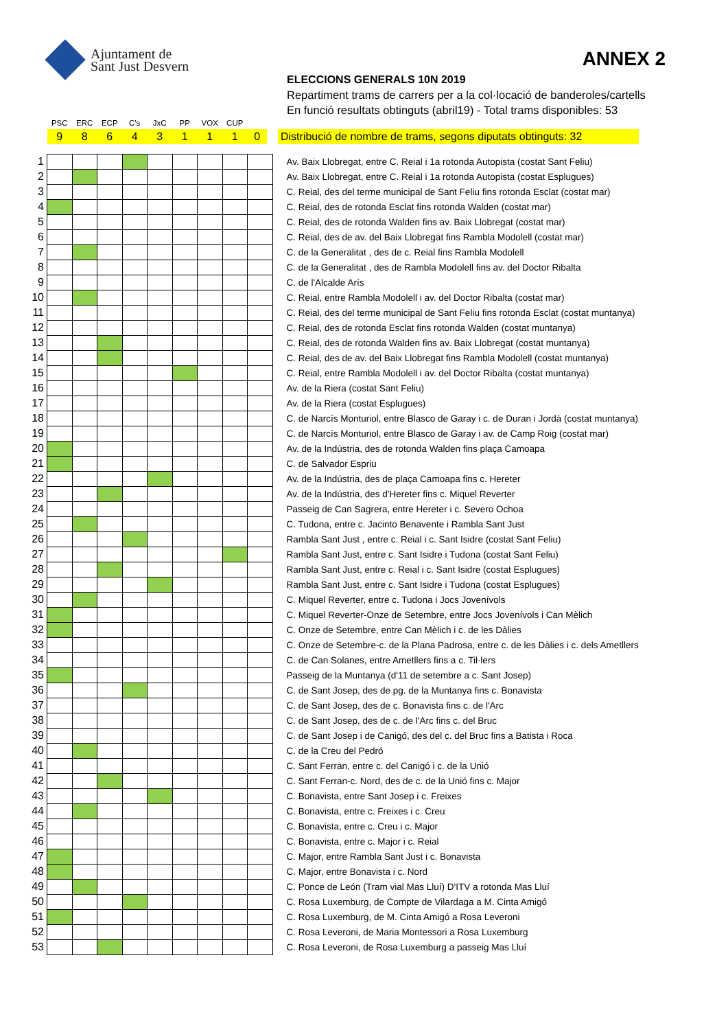Ajuntament de
Sant Just Desvern
ANNEX 2
ELECCIONS GENERALS 10N 2019
Repartiment trams de carrers per a la col·locació de banderoles/cartells
En funció resultats obtinguts (abril19) - Total trams disponibles: 53
| | PSC | ERC | ECP | C's | JxC | PP | VOX | CUP | | |
| | 9 | 8 | 6 | 4 | 3 | 1 | 1 | 1 | 0 | Distribució de nombre de trams, segons diputats obtinguts: 32 |
| 1 | | | | | | | | | | Av. Baix Llobregat, entre C. Reial i 1a rotonda Autopista (costat Sant Feliu) |
| 2 | | | | | | | | | | Av. Baix Llobregat, entre C. Reial i 1a rotonda Autopista (costat Esplugues) |
| 3 | | | | | | | | | | C. Reial, des del terme municipal de Sant Feliu fins rotonda Esclat (costat mar) |
| 4 | | | | | | | | | | C. Reial, des de rotonda Esclat fins rotonda Walden (costat mar) |
| 5 | | | | | | | | | | C. Reial, des de rotonda Walden fins av. Baix Llobregat (costat mar) |
| 6 | | | | | | | | | | C. Reial, des de av. del Baix Llobregat fins Rambla Modolell (costat mar) |
| 7 | | | | | | | | | | C. de la Generalitat , des de c. Reial fins Rambla Modolell |
| 8 | | | | | | | | | | C. de la Generalitat , des de Rambla Modolell fins av. del Doctor Ribalta |
| 9 | | | | | | | | | | C. de l'Alcalde Arís |
| 10 | | | | | | | | | | C. Reial, entre Rambla Modolell i av. del Doctor Ribalta (costat mar) |
| 11 | | | | | | | | | | C. Reial, des del terme municipal de Sant Feliu fins rotonda Esclat (costat muntanya) |
| 12 | | | | | | | | | | C. Reial, des de rotonda Esclat fins rotonda Walden (costat muntanya) |
| 13 | | | | | | | | | | C. Reial, des de rotonda Walden fins av. Baix Llobregat (costat muntanya) |
| 14 | | | | | | | | | | C. Reial, des de av. del Baix Llobregat fins Rambla Modolell (costat muntanya) |
| 15 | | | | | | | | | | C. Reial, entre Rambla Modolell i av. del Doctor Ribalta (costat muntanya) |
| 16 | | | | | | | | | | Av. de la Riera (costat Sant Feliu) |
| 17 | | | | | | | | | | Av. de la Riera (costat Esplugues) |
| 18 | | | | | | | | | | C. de Narcís Monturiol, entre Blasco de Garay i c. de Duran i Jordà (costat muntanya) |
| 19 | | | | | | | | | | C. de Narcís Monturiol, entre Blasco de Garay i av. de Camp Roig (costat mar) |
| 20 | | | | | | | | | | Av. de la Indústria, des de rotonda Walden fins plaça Camoapa |
| 21 | | | | | | | | | | C. de Salvador Espriu |
| 22 | | | | | | | | | | Av. de la Indústria, des de plaça Camoapa fins c. Hereter |
| 23 | | | | | | | | | | Av. de la Indústria, des d'Hereter fins c. Miquel Reverter |
| 24 | | | | | | | | | | Passeig de Can Sagrera, entre Hereter i c. Severo Ochoa |
| 25 | | | | | | | | | | C. Tudona, entre c. Jacinto Benavente i Rambla Sant Just |
| 26 | | | | | | | | | | Rambla Sant Just , entre c. Reial i c. Sant Isidre (costat Sant Feliu) |
| 27 | | | | | | | | | | Rambla Sant Just, entre c. Sant Isidre i Tudona (costat Sant Feliu) |
| 28 | | | | | | | | | | Rambla Sant Just, entre c. Reial i c. Sant Isidre (costat Esplugues) |
| 29 | | | | | | | | | | Rambla Sant Just, entre c. Sant Isidre i Tudona (costat Esplugues) |
| 30 | | | | | | | | | | C. Miquel Reverter, entre c. Tudona i Jocs Jovenívols |
| 31 | | | | | | | | | | C. Miquel Reverter-Onze de Setembre, entre Jocs Jovenívols i Can Mèlich |
| 32 | | | | | | | | | | C. Onze de Setembre, entre Can Mèlich i c. de les Dàlies |
| 33 | | | | | | | | | | C. Onze de Setembre-c. de la Plana Padrosa, entre c. de les Dàlies i c. dels Ametllers |
| 34 | | | | | | | | | | C. de Can Solanes, entre Ametllers fins a c. Til·lers |
| 35 | | | | | | | | | | Passeig de la Muntanya (d'11 de setembre a c. Sant Josep) |
| 36 | | | | | | | | | | C. de Sant Josep, des de pg. de la Muntanya fins c. Bonavista |
| 37 | | | | | | | | | | C. de Sant Josep, des de c. Bonavista fins c. de l'Arc |
| 38 | | | | | | | | | | C. de Sant Josep, des de c. de l'Arc fins c. del Bruc |
| 39 | | | | | | | | | | C. de Sant Josep i de Canigó, des del c. del Bruc fins a Batista i Roca |
| 40 | | | | | | | | | | C. de la Creu del Pedró |
| 41 | | | | | | | | | | C. Sant Ferran, entre c. del Canigó i c. de la Unió |
| 42 | | | | | | | | | | C. Sant Ferran-c. Nord, des de c. de la Unió fins c. Major |
| 43 | | | | | | | | | | C. Bonavista, entre Sant Josep i c. Freixes |
| 44 | | | | | | | | | | C. Bonavista, entre c. Freixes i c. Creu |
| 45 | | | | | | | | | | C. Bonavista, entre c. Creu i c. Major |
| 46 | | | | | | | | | | C. Bonavista, entre c. Major i c. Reial |
| 47 | | | | | | | | | | C. Major, entre Rambla Sant Just i c. Bonavista |
| 48 | | | | | | | | | | C. Major, entre Bonavista i c. Nord |
| 49 | | | | | | | | | | C. Ponce de León (Tram vial Mas Lluí) D'ITV a rotonda Mas Lluí |
| 50 | | | | | | | | | | C. Rosa Luxemburg, de Compte de Vilardaga a M. Cinta Amigó |
| 51 | | | | | | | | | | C. Rosa Luxemburg, de M. Cinta Amigó a Rosa Leveroni |
| 52 | | | | | | | | | | C. Rosa Leveroni, de Maria Montessori a Rosa Luxemburg |
| 53 | | | | | | | | | | C. Rosa Leveroni, de Rosa Luxemburg a passeig Mas Lluí |